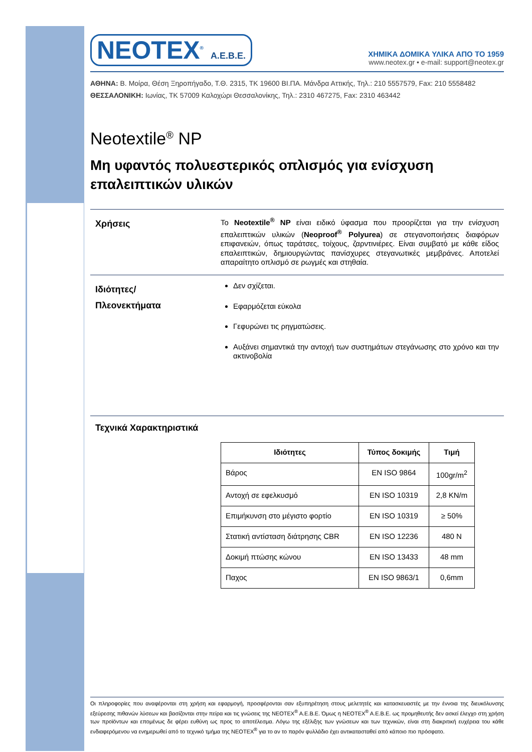NEOTEX<sup>®</sup> A.E.B.E.
ΧΗΜΙΚΑ ΔΟΜΙΚΑ ΥΛΙΚΑ ΑΠΟ ΤΟ 1959
www.neotex.gr • e-mail: support@neotex.gr
ΑΘΗΝΑ: Β. Μοίρα, Θέση Ξηροπήγαδο, Τ.Θ. 2315, ΤΚ 19600 ΒΙ.ΠΑ. Μάνδρα Αττικής, Τηλ.: 210 5557579, Fax: 210 5558482
ΘΕΣΣΑΛΟΝΙΚΗ: Ιωνίας, ΤΚ 57009 Καλοχώρι Θεσσαλονίκης, Τηλ.: 2310 467275, Fax: 2310 463442
Neotextile<sup>®</sup> NP
Μη υφαντός πολυεστερικός οπλισμός για ενίσχυση επαλειπτικών υλικών
Χρήσεις
Το Neotextile<sup>®</sup> NP είναι ειδικό ύφασμα που προορίζεται για την ενίσχυση επαλειπτικών υλικών (Neoproof<sup>®</sup> Polyurea) σε στεγανοποιήσεις διαφόρων επιφανειών, όπως ταράτσες, τοίχους, ζαρντινιέρες. Είναι συμβατό με κάθε είδος επαλειπτικών, δημιουργώντας πανίσχυρες στεγανωτικές μεμβράνες. Αποτελεί απαραίτητο οπλισμό σε ρωγμές και στηθαία.
Ιδιότητες/
Πλεονεκτήματα
Δεν σχίζεται.
Εφαρμόζεται εύκολα
Γεφυρώνει τις ρηγματώσεις.
Αυξάνει σημαντικά την αντοχή των συστημάτων στεγάνωσης στο χρόνο και την ακτινοβολία
Τεχνικά Χαρακτηριστικά
| Ιδιότητες | Τύπος δοκιμής | Τιμή |
| --- | --- | --- |
| Βάρος | EN ISO 9864 | 100gr/m<sup>2</sup> |
| Αντοχή σε εφελκυσμό | EN ISO 10319 | 2,8 KN/m |
| Επιμήκυνση στο μέγιστο φορτίο | EN ISO 10319 | ≥ 50% |
| Στατική αντίσταση διάτρησης CBR | EN ISO 12236 | 480 N |
| Δοκιμή πτώσης κώνου | EN ISO 13433 | 48 mm |
| Παχος | EN ISO 9863/1 | 0,6mm |
Οι πληροφορίες που αναφέρονται στη χρήση και εφαρμογή, προσφέρονται σαν εξυπηρέτηση στους μελετητές και κατασκευαστές με την έννοια της διευκόλυνσης εξεύρεσης πιθανών λύσεων και βασίζονται στην πείρα και τις γνώσεις της NEOTEX<sup>®</sup> A.E.B.E. Όμως η NEOTEX<sup>®</sup> A.E.B.E. ως προμηθευτής δεν ασκεί έλεγχο στη χρήση των προϊόντων και επομένως δε φέρει ευθύνη ως προς το αποτέλεσμα. Λόγω της εξέλιξης των γνώσεων και των τεχνικών, είναι στη διακριτική ευχέρεια του κάθε ενδιαφερόμενου να ενημερωθεί από το τεχνικό τμήμα της NEOTEX<sup>®</sup> για το αν το παρόν φυλλάδιο έχει αντικατασταθεί από κάποιο πιο πρόσφατο.